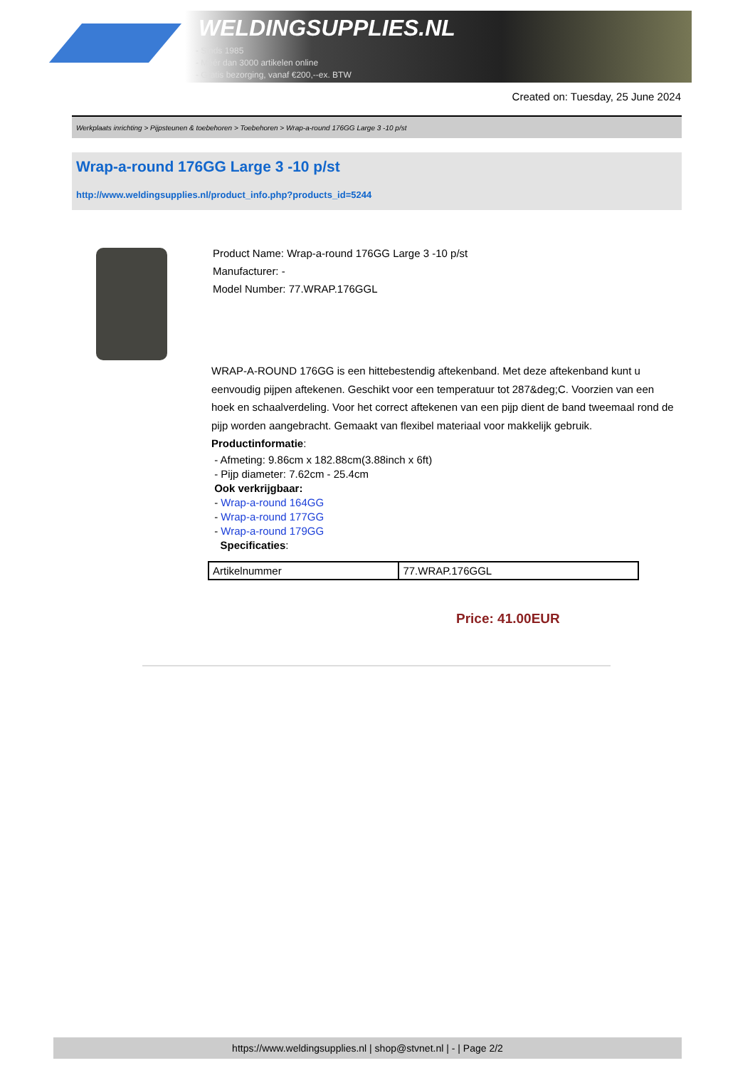WELDINGSUPPLIES.NL
- Sinds 1985
- Méér dan 3000 artikelen online
- Gratis bezorging, vanaf €200,--ex. BTW
Created on: Tuesday, 25 June 2024
Werkplaats inrichting > Pijpsteunen & toebehoren > Toebehoren > Wrap-a-round 176GG Large 3 -10 p/st
Wrap-a-round 176GG Large 3 -10 p/st
http://www.weldingsupplies.nl/product_info.php?products_id=5244
Product Name: Wrap-a-round 176GG Large 3 -10 p/st
Manufacturer: -
Model Number: 77.WRAP.176GGL
WRAP-A-ROUND 176GG is een hittebestendig aftekenband. Met deze aftekenband kunt u eenvoudig pijpen aftekenen. Geschikt voor een temperatuur tot 287&deg;C. Voorzien van een hoek en schaalverdeling. Voor het correct aftekenen van een pijp dient de band tweemaal rond de pijp worden aangebracht. Gemaakt van flexibel materiaal voor makkelijk gebruik. Productinformatie:
- Afmeting: 9.86cm x 182.88cm(3.88inch x 6ft)
- Pijp diameter: 7.62cm - 25.4cm
Ook verkrijgbaar:
- Wrap-a-round 164GG
- Wrap-a-round 177GG
- Wrap-a-round 179GG
Specificaties:
| Artikelnummer | 77.WRAP.176GGL |
Price: 41.00EUR
https://www.weldingsupplies.nl | shop@stvnet.nl | - | Page 2/2